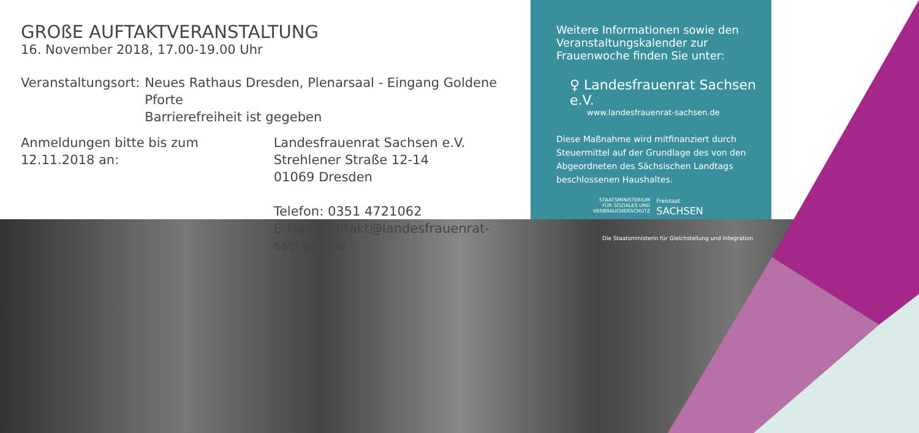GROßE AUFTAKTVERANSTALTUNG
16. November 2018, 17.00-19.00 Uhr
Veranstaltungsort: Neues Rathaus Dresden, Plenarsaal - Eingang Goldene Pforte
Barrierefreiheit ist gegeben
Anmeldungen bitte bis zum 12.11.2018 an: Landesfrauenrat Sachsen e.V.
Strehlener Straße 12-14
01069 Dresden
Telefon: 0351 4721062
E-Mail: kontakt@landesfrauenrat-sachsen.de
Weitere Informationen sowie den Veranstaltungskalender zur Frauenwoche finden Sie unter:
♀ Landesfrauenrat Sachsen e.V.
www.landesfrauenrat-sachsen.de
Diese Maßnahme wird mitfinanziert durch Steuermittel auf der Grundlage des von den Abgeordneten des Sächsischen Landtags beschlossenen Haushaltes.
STAATSMINISTERIUM
FÜR SOZIALES UND
VERBRAUCHERSCHUTZ Freistaat
SACHSEN
Die Staatsministerin für Gleichstellung und Integration